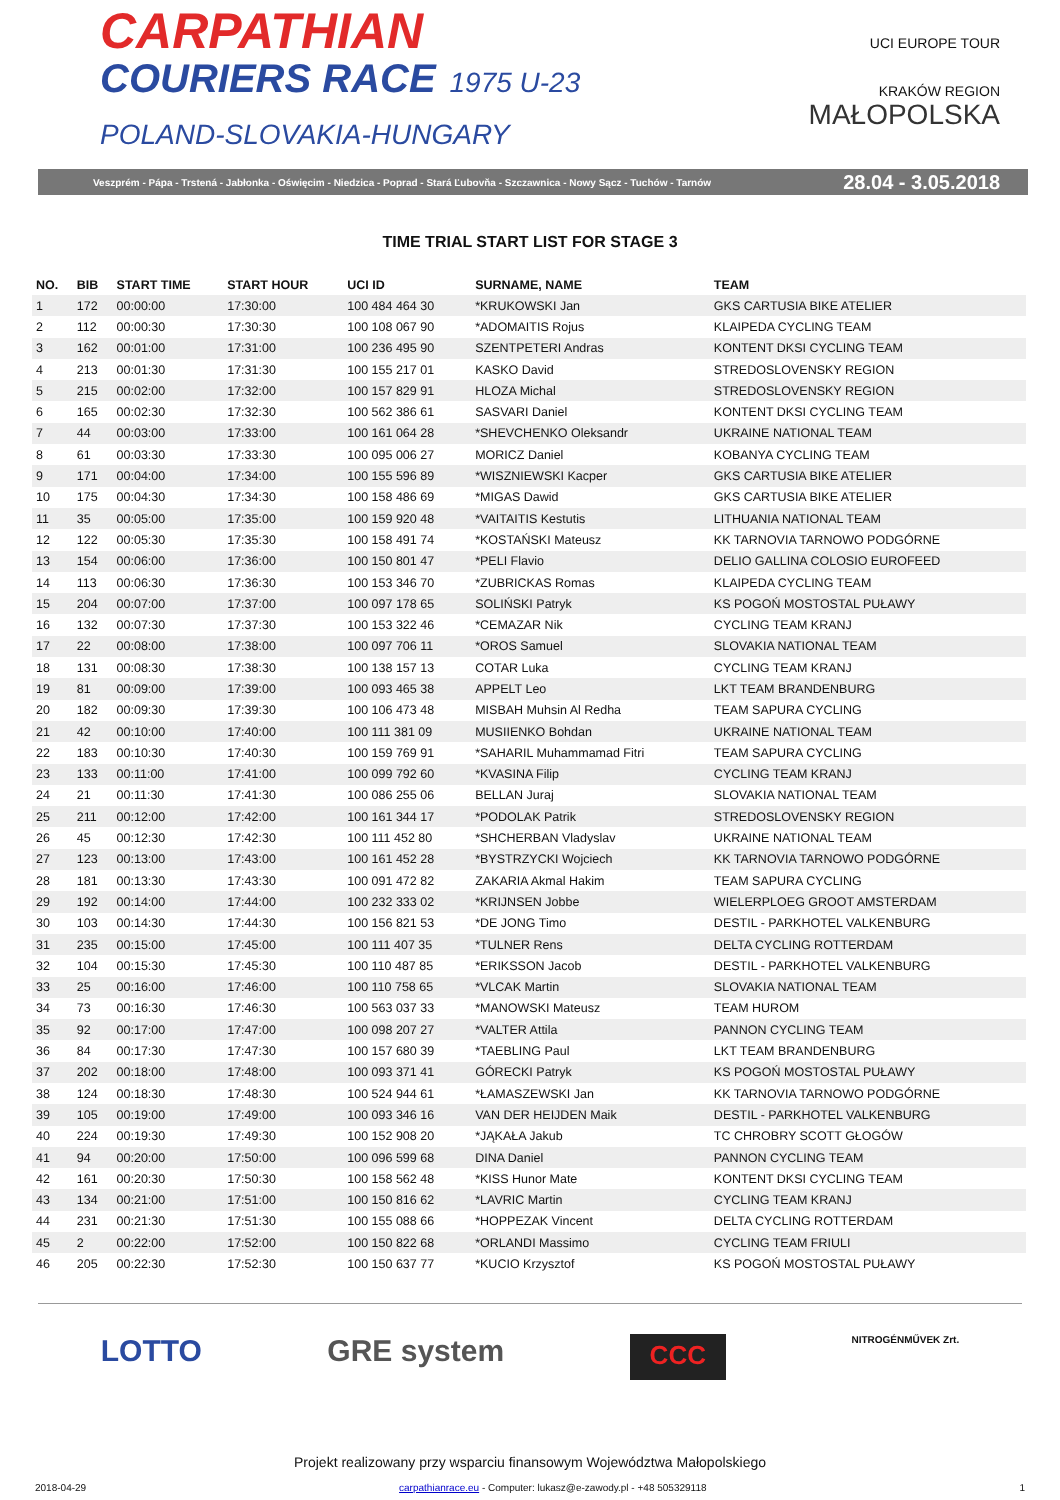CARPATHIAN
COURIERS RACE 1975 U-23
POLAND-SLOVAKIA-HUNGARY
UCI EUROPE TOUR
KRAKÓW REGION
MAŁOPOLSKA
Veszprém - Pápa - Trstená - Jabłonka - Oświęcim - Niedzica - Poprad - Stará Ľubovňa - Szczawnica - Nowy Sącz - Tuchów - Tarnów 28.04 - 3.05.2018
TIME TRIAL START LIST FOR STAGE 3
| NO. | BIB | START TIME | START HOUR | UCI ID | SURNAME, NAME | TEAM |
| --- | --- | --- | --- | --- | --- | --- |
| 1 | 172 | 00:00:00 | 17:30:00 | 100 484 464 30 | *KRUKOWSKI Jan | GKS CARTUSIA BIKE ATELIER |
| 2 | 112 | 00:00:30 | 17:30:30 | 100 108 067 90 | *ADOMAITIS Rojus | KLAIPEDA CYCLING TEAM |
| 3 | 162 | 00:01:00 | 17:31:00 | 100 236 495 90 | SZENTPETERI Andras | KONTENT DKSI CYCLING TEAM |
| 4 | 213 | 00:01:30 | 17:31:30 | 100 155 217 01 | KASKO David | STREDOSLOVENSKY REGION |
| 5 | 215 | 00:02:00 | 17:32:00 | 100 157 829 91 | HLOZA Michal | STREDOSLOVENSKY REGION |
| 6 | 165 | 00:02:30 | 17:32:30 | 100 562 386 61 | SASVARI Daniel | KONTENT DKSI CYCLING TEAM |
| 7 | 44 | 00:03:00 | 17:33:00 | 100 161 064 28 | *SHEVCHENKO Oleksandr | UKRAINE NATIONAL TEAM |
| 8 | 61 | 00:03:30 | 17:33:30 | 100 095 006 27 | MORICZ Daniel | KOBANYA CYCLING TEAM |
| 9 | 171 | 00:04:00 | 17:34:00 | 100 155 596 89 | *WISZNIEWSKI Kacper | GKS CARTUSIA BIKE ATELIER |
| 10 | 175 | 00:04:30 | 17:34:30 | 100 158 486 69 | *MIGAS Dawid | GKS CARTUSIA BIKE ATELIER |
| 11 | 35 | 00:05:00 | 17:35:00 | 100 159 920 48 | *VAITAITIS Kestutis | LITHUANIA NATIONAL TEAM |
| 12 | 122 | 00:05:30 | 17:35:30 | 100 158 491 74 | *KOSTAŃSKI Mateusz | KK TARNOVIA TARNOWO PODGÓRNE |
| 13 | 154 | 00:06:00 | 17:36:00 | 100 150 801 47 | *PELI Flavio | DELIO GALLINA COLOSIO EUROFEED |
| 14 | 113 | 00:06:30 | 17:36:30 | 100 153 346 70 | *ZUBRICKAS Romas | KLAIPEDA CYCLING TEAM |
| 15 | 204 | 00:07:00 | 17:37:00 | 100 097 178 65 | SOLIŃSKI Patryk | KS POGOŃ MOSTOSTAL PUŁAWY |
| 16 | 132 | 00:07:30 | 17:37:30 | 100 153 322 46 | *CEMAZAR Nik | CYCLING TEAM KRANJ |
| 17 | 22 | 00:08:00 | 17:38:00 | 100 097 706 11 | *OROS Samuel | SLOVAKIA NATIONAL TEAM |
| 18 | 131 | 00:08:30 | 17:38:30 | 100 138 157 13 | COTAR Luka | CYCLING TEAM KRANJ |
| 19 | 81 | 00:09:00 | 17:39:00 | 100 093 465 38 | APPELT Leo | LKT TEAM BRANDENBURG |
| 20 | 182 | 00:09:30 | 17:39:30 | 100 106 473 48 | MISBAH Muhsin Al Redha | TEAM SAPURA CYCLING |
| 21 | 42 | 00:10:00 | 17:40:00 | 100 111 381 09 | MUSIIENKO Bohdan | UKRAINE NATIONAL TEAM |
| 22 | 183 | 00:10:30 | 17:40:30 | 100 159 769 91 | *SAHARIL Muhammamad Fitri | TEAM SAPURA CYCLING |
| 23 | 133 | 00:11:00 | 17:41:00 | 100 099 792 60 | *KVASINA Filip | CYCLING TEAM KRANJ |
| 24 | 21 | 00:11:30 | 17:41:30 | 100 086 255 06 | BELLAN Juraj | SLOVAKIA NATIONAL TEAM |
| 25 | 211 | 00:12:00 | 17:42:00 | 100 161 344 17 | *PODOLAK Patrik | STREDOSLOVENSKY REGION |
| 26 | 45 | 00:12:30 | 17:42:30 | 100 111 452 80 | *SHCHERBAN Vladyslav | UKRAINE NATIONAL TEAM |
| 27 | 123 | 00:13:00 | 17:43:00 | 100 161 452 28 | *BYSTRZYCKI Wojciech | KK TARNOVIA TARNOWO PODGÓRNE |
| 28 | 181 | 00:13:30 | 17:43:30 | 100 091 472 82 | ZAKARIA Akmal Hakim | TEAM SAPURA CYCLING |
| 29 | 192 | 00:14:00 | 17:44:00 | 100 232 333 02 | *KRIJNSEN Jobbe | WIELERPLOEG GROOT AMSTERDAM |
| 30 | 103 | 00:14:30 | 17:44:30 | 100 156 821 53 | *DE JONG Timo | DESTIL - PARKHOTEL VALKENBURG |
| 31 | 235 | 00:15:00 | 17:45:00 | 100 111 407 35 | *TULNER Rens | DELTA CYCLING ROTTERDAM |
| 32 | 104 | 00:15:30 | 17:45:30 | 100 110 487 85 | *ERIKSSON Jacob | DESTIL - PARKHOTEL VALKENBURG |
| 33 | 25 | 00:16:00 | 17:46:00 | 100 110 758 65 | *VLCAK Martin | SLOVAKIA NATIONAL TEAM |
| 34 | 73 | 00:16:30 | 17:46:30 | 100 563 037 33 | *MANOWSKI Mateusz | TEAM HUROM |
| 35 | 92 | 00:17:00 | 17:47:00 | 100 098 207 27 | *VALTER Attila | PANNON CYCLING TEAM |
| 36 | 84 | 00:17:30 | 17:47:30 | 100 157 680 39 | *TAEBLING Paul | LKT TEAM BRANDENBURG |
| 37 | 202 | 00:18:00 | 17:48:00 | 100 093 371 41 | GÓRECKI Patryk | KS POGOŃ MOSTOSTAL PUŁAWY |
| 38 | 124 | 00:18:30 | 17:48:30 | 100 524 944 61 | *ŁAMASZEWSKI Jan | KK TARNOVIA TARNOWO PODGÓRNE |
| 39 | 105 | 00:19:00 | 17:49:00 | 100 093 346 16 | VAN DER HEIJDEN Maik | DESTIL - PARKHOTEL VALKENBURG |
| 40 | 224 | 00:19:30 | 17:49:30 | 100 152 908 20 | *JĄKAŁA Jakub | TC CHROBRY SCOTT GŁOGÓW |
| 41 | 94 | 00:20:00 | 17:50:00 | 100 096 599 68 | DINA Daniel | PANNON CYCLING TEAM |
| 42 | 161 | 00:20:30 | 17:50:30 | 100 158 562 48 | *KISS Hunor Mate | KONTENT DKSI CYCLING TEAM |
| 43 | 134 | 00:21:00 | 17:51:00 | 100 150 816 62 | *LAVRIC Martin | CYCLING TEAM KRANJ |
| 44 | 231 | 00:21:30 | 17:51:30 | 100 155 088 66 | *HOPPEZAK Vincent | DELTA CYCLING ROTTERDAM |
| 45 | 2 | 00:22:00 | 17:52:00 | 100 150 822 68 | *ORLANDI Massimo | CYCLING TEAM FRIULI |
| 46 | 205 | 00:22:30 | 17:52:30 | 100 150 637 77 | *KUCIO Krzysztof | KS POGOŃ MOSTOSTAL PUŁAWY |
LOTTO GRE system CCC NITROGÉNMŰVEK Zrt.
Projekt realizowany przy wsparciu finansowym Województwa Małopolskiego
2018-04-29 carpathianrace.eu - Computer: lukasz@e-zawody.pl - +48 505329118 1